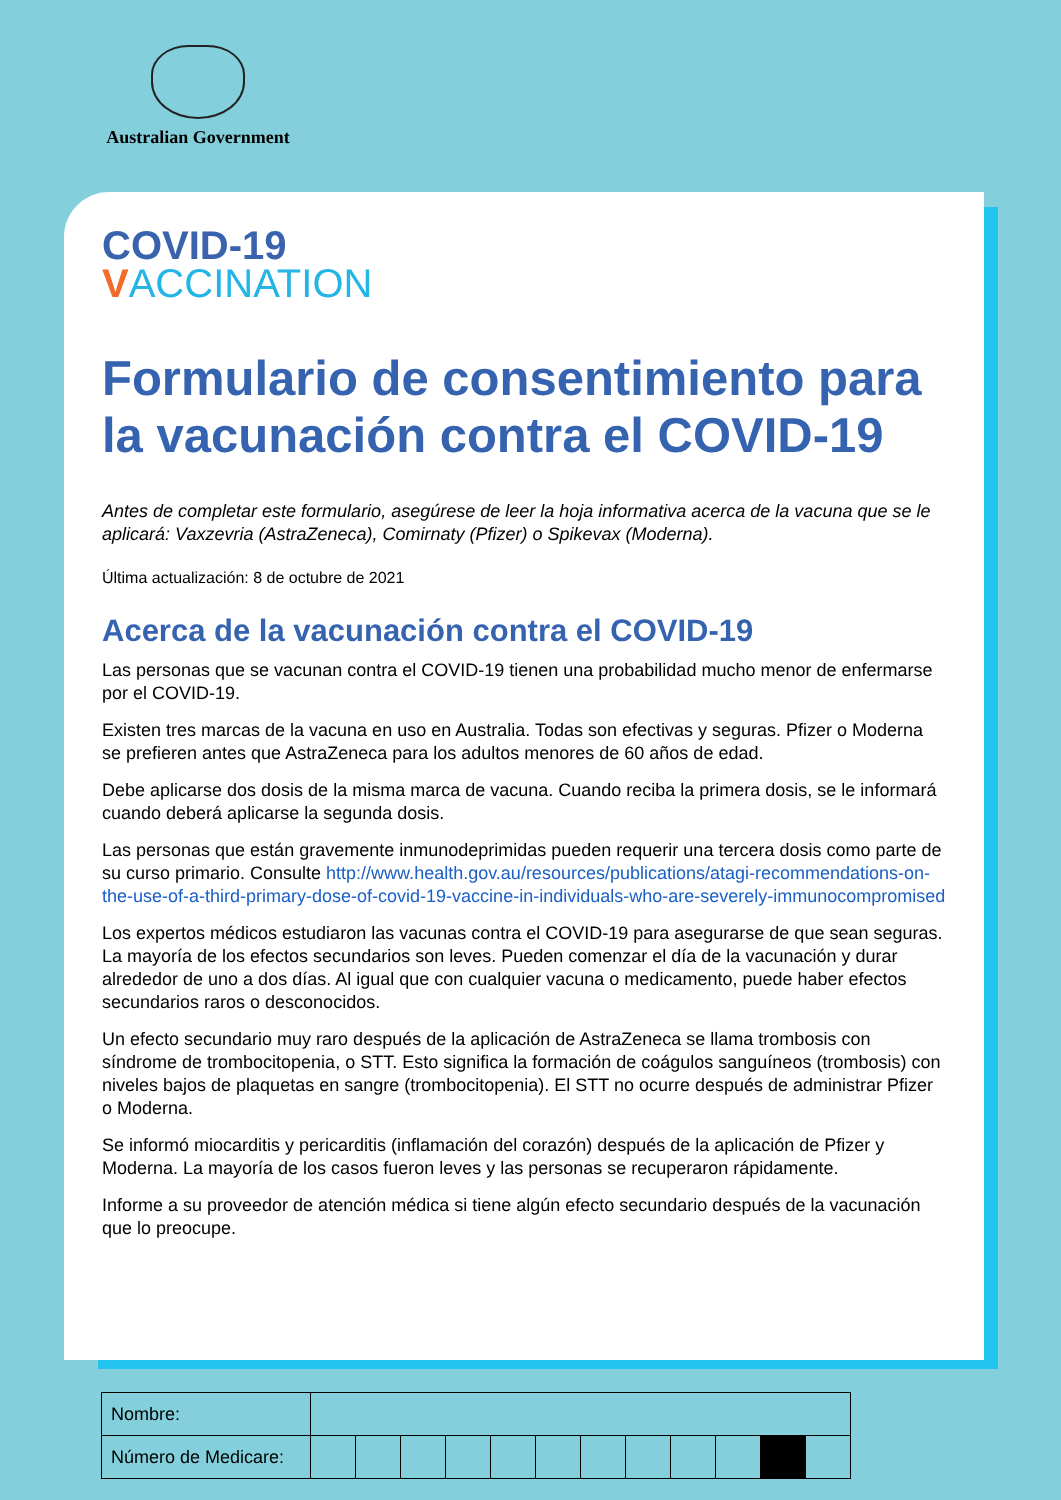Australian Government
COVID-19
VACCINATION
Formulario de consentimiento para la vacunación contra el COVID-19
Antes de completar este formulario, asegúrese de leer la hoja informativa acerca de la vacuna que se le aplicará: Vaxzevria (AstraZeneca), Comirnaty (Pfizer) o Spikevax (Moderna).
Última actualización: 8 de octubre de 2021
Acerca de la vacunación contra el COVID-19
Las personas que se vacunan contra el COVID-19 tienen una probabilidad mucho menor de enfermarse por el COVID-19.
Existen tres marcas de la vacuna en uso en Australia. Todas son efectivas y seguras. Pfizer o Moderna se prefieren antes que AstraZeneca para los adultos menores de 60 años de edad.
Debe aplicarse dos dosis de la misma marca de vacuna. Cuando reciba la primera dosis, se le informará cuando deberá aplicarse la segunda dosis.
Las personas que están gravemente inmunodeprimidas pueden requerir una tercera dosis como parte de su curso primario. Consulte http://www.health.gov.au/resources/publications/atagi-recommendations-on-the-use-of-a-third-primary-dose-of-covid-19-vaccine-in-individuals-who-are-severely-immunocompromised
Los expertos médicos estudiaron las vacunas contra el COVID-19 para asegurarse de que sean seguras. La mayoría de los efectos secundarios son leves. Pueden comenzar el día de la vacunación y durar alrededor de uno a dos días. Al igual que con cualquier vacuna o medicamento, puede haber efectos secundarios raros o desconocidos.
Un efecto secundario muy raro después de la aplicación de AstraZeneca se llama trombosis con síndrome de trombocitopenia, o STT. Esto significa la formación de coágulos sanguíneos (trombosis) con niveles bajos de plaquetas en sangre (trombocitopenia). El STT no ocurre después de administrar Pfizer o Moderna.
Se informó miocarditis y pericarditis (inflamación del corazón) después de la aplicación de Pfizer y Moderna. La mayoría de los casos fueron leves y las personas se recuperaron rápidamente.
Informe a su proveedor de atención médica si tiene algún efecto secundario después de la vacunación que lo preocupe.
| Nombre: | | | | | | | | | | | | |
| Número de Medicare: | | | | | | | | | | | | |